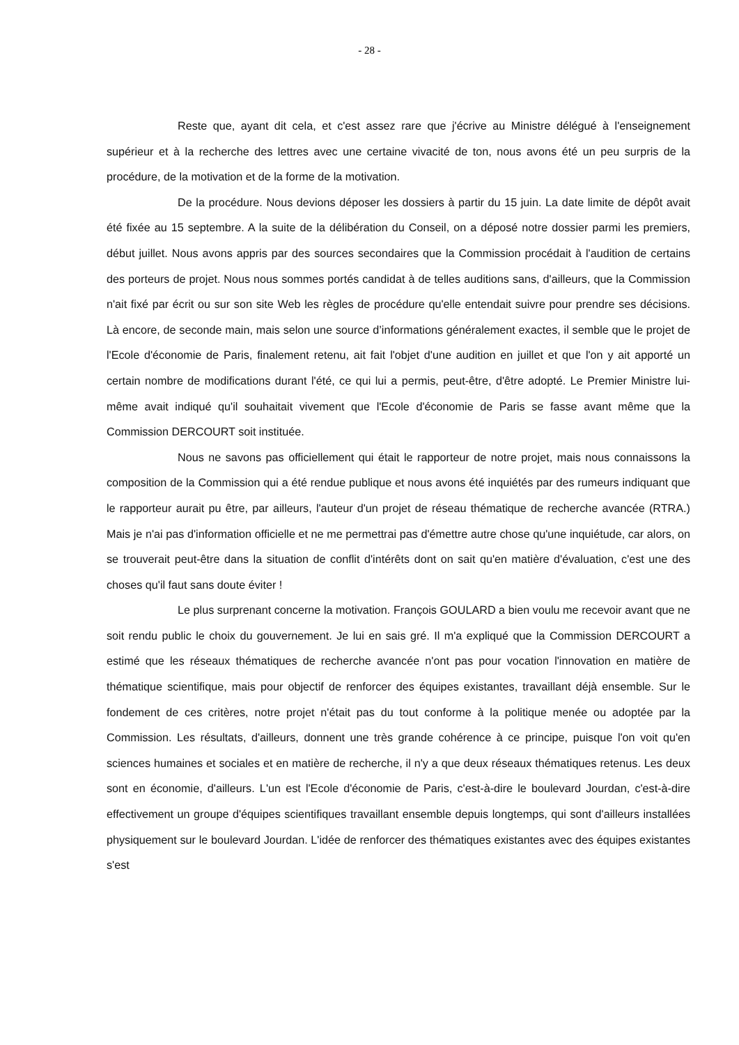- 28 -
Reste que, ayant dit cela, et c'est assez rare que j'écrive au Ministre délégué à l'enseignement supérieur et à la recherche des lettres avec une certaine vivacité de ton, nous avons été un peu surpris de la procédure, de la motivation et de la forme de la motivation.
De la procédure. Nous devions déposer les dossiers à partir du 15 juin. La date limite de dépôt avait été fixée au 15 septembre. A la suite de la délibération du Conseil, on a déposé notre dossier parmi les premiers, début juillet. Nous avons appris par des sources secondaires que la Commission procédait à l'audition de certains des porteurs de projet. Nous nous sommes portés candidat à de telles auditions sans, d'ailleurs, que la Commission n'ait fixé par écrit ou sur son site Web les règles de procédure qu'elle entendait suivre pour prendre ses décisions. Là encore, de seconde main, mais selon une source d’informations généralement exactes, il semble que le projet de l'Ecole d'économie de Paris, finalement retenu, ait fait l'objet d'une audition en juillet et que l'on y ait apporté un certain nombre de modifications durant l'été, ce qui lui a permis, peut-être, d'être adopté. Le Premier Ministre lui-même avait indiqué qu'il souhaitait vivement que l'Ecole d'économie de Paris se fasse avant même que la Commission DERCOURT soit instituée.
Nous ne savons pas officiellement qui était le rapporteur de notre projet, mais nous connaissons la composition de la Commission qui a été rendue publique et nous avons été inquiétés par des rumeurs indiquant que le rapporteur aurait pu être, par ailleurs, l'auteur d'un projet de réseau thématique de recherche avancée (RTRA.) Mais je n'ai pas d'information officielle et ne me permettrai pas d'émettre autre chose qu'une inquiétude, car alors, on se trouverait peut-être dans la situation de conflit d'intérêts dont on sait qu'en matière d'évaluation, c'est une des choses qu'il faut sans doute éviter !
Le plus surprenant concerne la motivation. François GOULARD a bien voulu me recevoir avant que ne soit rendu public le choix du gouvernement. Je lui en sais gré. Il m'a expliqué que la Commission DERCOURT a estimé que les réseaux thématiques de recherche avancée n'ont pas pour vocation l'innovation en matière de thématique scientifique, mais pour objectif de renforcer des équipes existantes, travaillant déjà ensemble. Sur le fondement de ces critères, notre projet n'était pas du tout conforme à la politique menée ou adoptée par la Commission. Les résultats, d'ailleurs, donnent une très grande cohérence à ce principe, puisque l'on voit qu'en sciences humaines et sociales et en matière de recherche, il n'y a que deux réseaux thématiques retenus. Les deux sont en économie, d'ailleurs. L'un est l'Ecole d'économie de Paris, c'est-à-dire le boulevard Jourdan, c'est-à-dire effectivement un groupe d'équipes scientifiques travaillant ensemble depuis longtemps, qui sont d'ailleurs installées physiquement sur le boulevard Jourdan. L'idée de renforcer des thématiques existantes avec des équipes existantes s'est